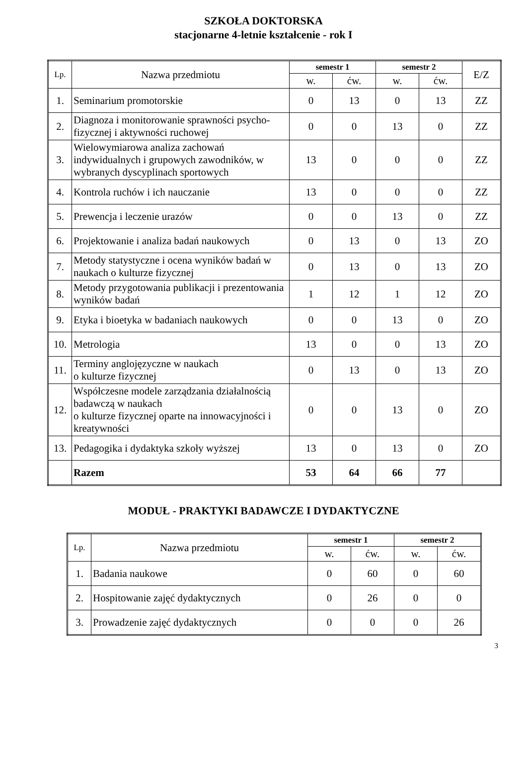SZKOŁA DOKTORSKA
stacjonarne 4-letnie kształcenie - rok I
| Lp. | Nazwa przedmiotu | semestr 1 | | semestr 2 | | E/Z |
| --- | --- | --- | --- | --- | --- | --- |
| | | w. | ćw. | w. | ćw. | |
| 1. | Seminarium promotorskie | 0 | 13 | 0 | 13 | ZZ |
| 2. | Diagnoza i monitorowanie sprawności psycho-fizycznej i aktywności ruchowej | 0 | 0 | 13 | 0 | ZZ |
| 3. | Wielowymiarowa analiza zachowań indywidualnych i grupowych zawodników, w wybranych dyscyplinach sportowych | 13 | 0 | 0 | 0 | ZZ |
| 4. | Kontrola ruchów i ich nauczanie | 13 | 0 | 0 | 0 | ZZ |
| 5. | Prewencja i leczenie urazów | 0 | 0 | 13 | 0 | ZZ |
| 6. | Projektowanie i analiza badań naukowych | 0 | 13 | 0 | 13 | ZO |
| 7. | Metody statystyczne i ocena wyników badań w naukach o kulturze fizycznej | 0 | 13 | 0 | 13 | ZO |
| 8. | Metody przygotowania publikacji i prezentowania wyników badań | 1 | 12 | 1 | 12 | ZO |
| 9. | Etyka i bioetyka w badaniach naukowych | 0 | 0 | 13 | 0 | ZO |
| 10. | Metrologia | 13 | 0 | 0 | 13 | ZO |
| 11. | Terminy anglojęzyczne w naukach o kulturze fizycznej | 0 | 13 | 0 | 13 | ZO |
| 12. | Współczesne modele zarządzania działalnością badawczą w naukach o kulturze fizycznej oparte na innowacyjności i kreatywności | 0 | 0 | 13 | 0 | ZO |
| 13. | Pedagogika i dydaktyka szkoły wyższej | 13 | 0 | 13 | 0 | ZO |
| | Razem | 53 | 64 | 66 | 77 | |
MODUŁ - PRAKTYKI BADAWCZE I DYDAKTYCZNE
| Lp. | Nazwa przedmiotu | semestr 1 | | semestr 2 | |
| --- | --- | --- | --- | --- | --- |
| | | w. | ćw. | w. | ćw. |
| 1. | Badania naukowe | 0 | 60 | 0 | 60 |
| 2. | Hospitowanie zajęć dydaktycznych | 0 | 26 | 0 | 0 |
| 3. | Prowadzenie zajęć dydaktycznych | 0 | 0 | 0 | 26 |
3